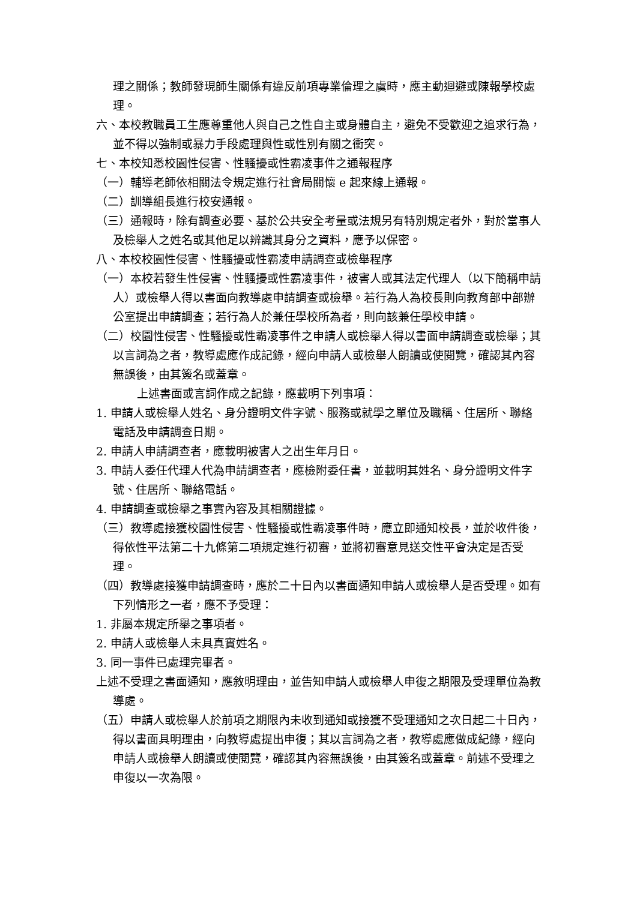理之關係；教師發現師生關係有違反前項專業倫理之虞時，應主動迴避或陳報學校處理。
六、本校教職員工生應尊重他人與自己之性自主或身體自主，避免不受歡迎之追求行為，並不得以強制或暴力手段處理與性或性別有關之衝突。
七、本校知悉校園性侵害、性騷擾或性霸凌事件之通報程序
（一）輔導老師依相關法令規定進行社會局關懷 e 起來線上通報。
（二）訓導組長進行校安通報。
（三）通報時，除有調查必要、基於公共安全考量或法規另有特別規定者外，對於當事人及檢舉人之姓名或其他足以辨識其身分之資料，應予以保密。
八、本校校園性侵害、性騷擾或性霸凌申請調查或檢舉程序
（一）本校若發生性侵害、性騷擾或性霸凌事件，被害人或其法定代理人（以下簡稱申請人）或檢舉人得以書面向教導處申請調查或檢舉。若行為人為校長則向教育部中部辦公室提出申請調查；若行為人於兼任學校所為者，則向該兼任學校申請。
（二）校園性侵害、性騷擾或性霸凌事件之申請人或檢舉人得以書面申請調查或檢舉；其以言詞為之者，教導處應作成記錄，經向申請人或檢舉人朗讀或使閱覽，確認其內容無誤後，由其簽名或蓋章。
上述書面或言詞作成之記錄，應載明下列事項：
1. 申請人或檢舉人姓名、身分證明文件字號、服務或就學之單位及職稱、住居所、聯絡電話及申請調查日期。
2. 申請人申請調查者，應載明被害人之出生年月日。
3. 申請人委任代理人代為申請調查者，應檢附委任書，並載明其姓名、身分證明文件字號、住居所、聯絡電話。
4. 申請調查或檢舉之事實內容及其相關證據。
（三）教導處接獲校園性侵害、性騷擾或性霸凌事件時，應立即通知校長，並於收件後，得依性平法第二十九條第二項規定進行初審，並將初審意見送交性平會決定是否受理。
（四）教導處接獲申請調查時，應於二十日內以書面通知申請人或檢舉人是否受理。如有下列情形之一者，應不予受理：
1. 非屬本規定所舉之事項者。
2. 申請人或檢舉人未具真實姓名。
3. 同一事件已處理完畢者。
上述不受理之書面通知，應敘明理由，並告知申請人或檢舉人申復之期限及受理單位為教導處。
（五）申請人或檢舉人於前項之期限內未收到通知或接獲不受理通知之次日起二十日內，得以書面具明理由，向教導處提出申復；其以言詞為之者，教導處應做成紀錄，經向申請人或檢舉人朗讀或使閱覽，確認其內容無誤後，由其簽名或蓋章。前述不受理之申復以一次為限。